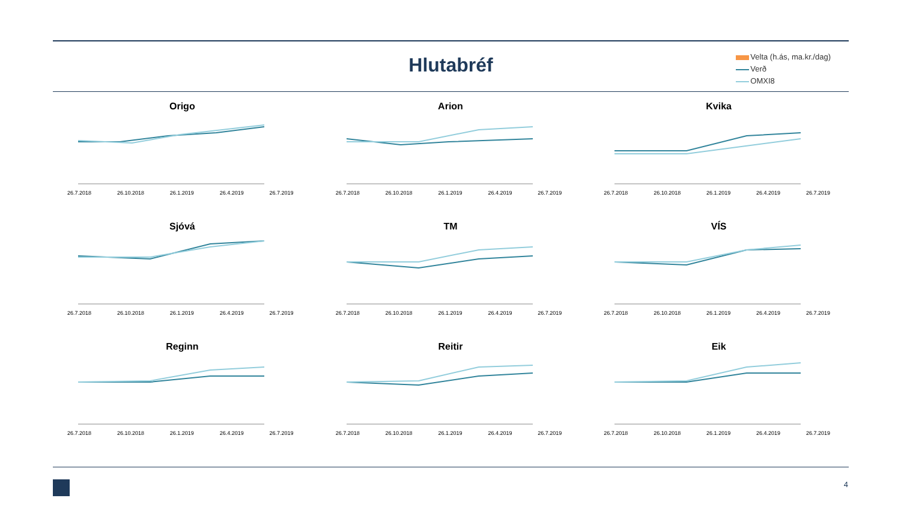Hlutabréf
Velta (h.ás, ma.kr./dag)
Verð
OMXI8
Origo
26.7.2018 26.10.2018 26.1.2019 26.4.2019 26.7.2019
Arion
26.7.2018 26.10.2018 26.1.2019 26.4.2019 26.7.2019
Kvika
26.7.2018 26.10.2018 26.1.2019 26.4.2019 26.7.2019
Sjóvá
26.7.2018 26.10.2018 26.1.2019 26.4.2019 26.7.2019
TM
26.7.2018 26.10.2018 26.1.2019 26.4.2019 26.7.2019
VÍS
26.7.2018 26.10.2018 26.1.2019 26.4.2019 26.7.2019
Reginn
26.7.2018 26.10.2018 26.1.2019 26.4.2019 26.7.2019
Reitir
26.7.2018 26.10.2018 26.1.2019 26.4.2019 26.7.2019
Eik
26.7.2018 26.10.2018 26.1.2019 26.4.2019 26.7.2019
4